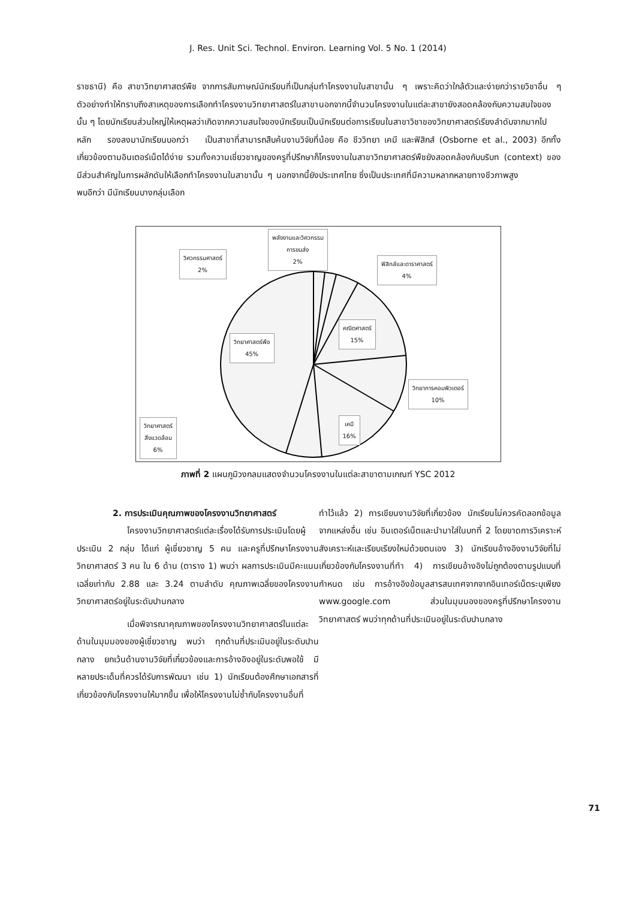J. Res. Unit Sci. Technol. Environ. Learning Vol. 5 No. 1 (2014)
ราชธานี) คือ สาขาวิทยาศาสตร์พืช จากการสัมภาษณ์นักเรียนที่เป็นกลุ่มตัวอย่างทำให้ทราบถึงสาเหตุของการเลือกทำโครงงานวิทยาศาสตร์ในสาขานั้น ๆ โดยนักเรียนส่วนใหญ่ให้เหตุผลว่าเกิดจากความสนใจของนักเรียนเป็นหลัก รองลงมานักเรียนบอกว่า เป็นสาขาที่สามารถสืบค้นงานวิจัยที่เกี่ยวข้องตามอินเตอร์เน็ตได้ง่าย รวมทั้งความเชี่ยวชาญของครูที่ปรึกษาก็มีส่วนสำคัญในการผลักดันให้เลือกทำโครงงานในสาขานั้น ๆ นอกจากนี้ยังพบอีกว่า มีนักเรียนบางกลุ่มเลือก
ทำโครงงานในสาขานั้น ๆ เพราะคิดว่าใกล้ตัวและง่ายกว่ารายวิชาอื่น ๆ นอกจากนี้จำนวนโครงงานในแต่ละสาขายังสอดคล้องกับความสนใจของนักเรียนต่อการเรียนในสาขาวิชาของวิทยาศาสตร์เรียงลำดับจากมากไปน้อย คือ ชีววิทยา เคมี และฟิสิกส์ (Osborne et al., 2003) อีกทั้งโครงงานในสาขาวิทยาศาสตร์พืชยังสอดคล้องกับบริบท (context) ของประเทศไทย ซึ่งเป็นประเทศที่มีความหลากหลายทางชีวภาพสูง
พลังงานและวิศวกรรม
การขนส่ง
2%
วิศวกรรมศาสตร์
2%
ฟิสิกส์และดาราศาสตร์
4%
คณิตศาสตร์
15%
วิทยาศาสตร์พืช
45%
วิทยาการคอมพิวเตอร์
10%
เคมี
16%
วิทยาศาสตร์
สิ่งแวดล้อม
6%
ภาพที่ 2 แผนภูมิวงกลมแสดงจำนวนโครงงานในแต่ละสาขาตามเกณฑ์ YSC 2012
2. การประเมินคุณภาพของโครงงานวิทยาศาสตร์
โครงงานวิทยาศาสตร์แต่ละเรื่องได้รับการประเมินโดยผู้ประเมิน 2 กลุ่ม ได้แก่ ผู้เชี่ยวชาญ 5 คน และครูที่ปรึกษาโครงงานวิทยาศาสตร์ 3 คน ใน 6 ด้าน (ตาราง 1) พบว่า ผลการประเมินมีคะแนนเฉลี่ยเท่ากับ 2.88 และ 3.24 ตามลำดับ คุณภาพเฉลี่ยของโครงงานวิทยาศาสตร์อยู่ในระดับปานกลาง
เมื่อพิจารณาคุณภาพของโครงงานวิทยาศาสตร์ในแต่ละด้านในมุมมองของผู้เชี่ยวชาญ พบว่า ทุกด้านที่ประเมินอยู่ในระดับปานกลาง ยกเว้นด้านงานวิจัยที่เกี่ยวข้องและการอ้างอิงอยู่ในระดับพอใช้ มีหลายประเด็นที่ควรได้รับการพัฒนา เช่น 1) นักเรียนต้องศึกษาเอกสารที่เกี่ยวข้องกับโครงงานให้มากขึ้น เพื่อให้โครงงานไม่ซ้ำกับโครงงานอื่นที่
ทำไว้แล้ว 2) การเขียนงานวิจัยที่เกี่ยวข้อง นักเรียนไม่ควรคัดลอกข้อมูลจากแหล่งอื่น เช่น อินเตอร์เน็ตและนำมาใส่ในบทที่ 2 โดยขาดการวิเคราะห์สังเคราะห์และเรียบเรียงใหม่ด้วยตนเอง 3) นักเรียนอ้างอิงงานวิจัยที่ไม่เกี่ยวข้องกับโครงงานที่ทำ 4) การเขียนอ้างอิงไม่ถูกต้องตามรูปแบบที่กำหนด เช่น การอ้างอิงข้อมูลสารสนเทศจากจากอินเทอร์เน็ตระบุเพียง www.google.com ส่วนในมุมมองของครูที่ปรึกษาโครงงานวิทยาศาสตร์ พบว่าทุกด้านที่ประเมินอยู่ในระดับปานกลาง
71